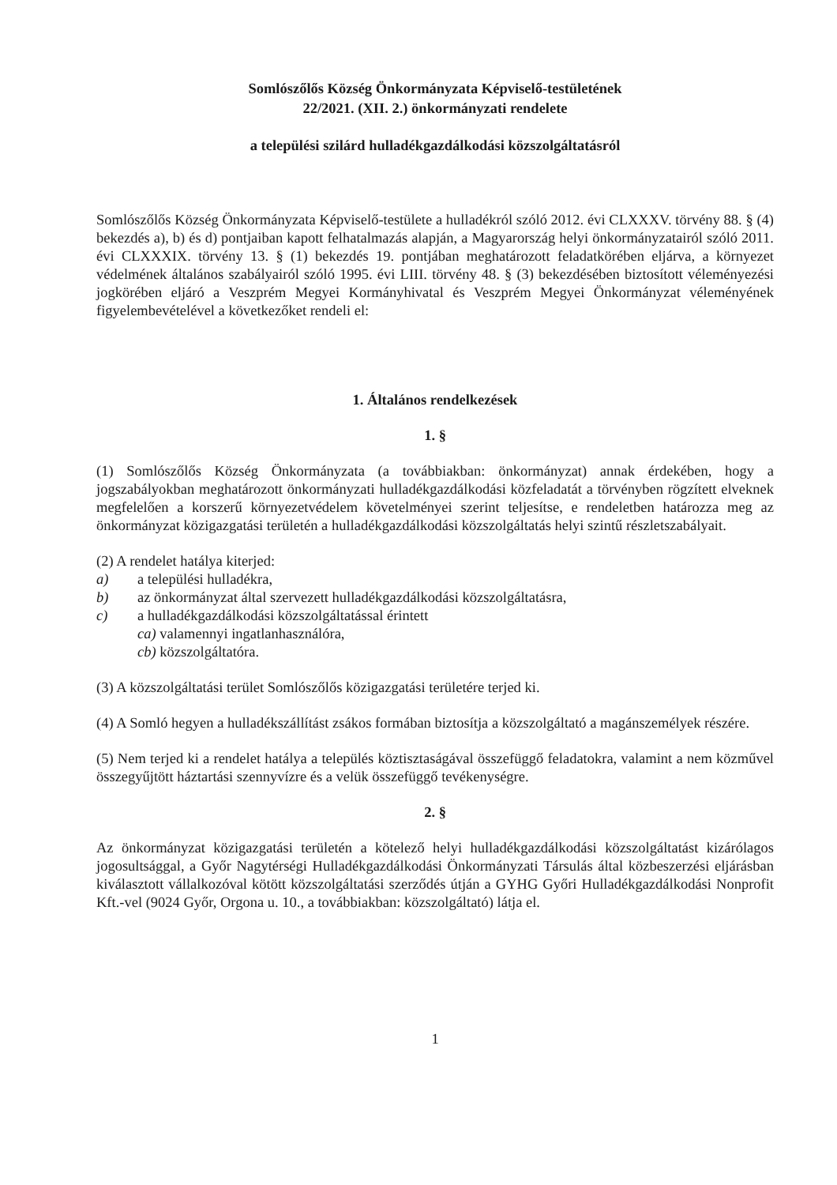Somlószőlős Község Önkormányzata Képviselő-testületének
22/2021. (XII. 2.) önkormányzati rendelete
a települési szilárd hulladékgazdálkodási közszolgáltatásról
Somlószőlős Község Önkormányzata Képviselő-testülete a hulladékról szóló 2012. évi CLXXXV. törvény 88. § (4) bekezdés a), b) és d) pontjaiban kapott felhatalmazás alapján, a Magyarország helyi önkormányzatairól szóló 2011. évi CLXXXIX. törvény 13. § (1) bekezdés 19. pontjában meghatározott feladatkörében eljárva, a környezet védelmének általános szabályairól szóló 1995. évi LIII. törvény 48. § (3) bekezdésében biztosított véleményezési jogkörében eljáró a Veszprém Megyei Kormányhivatal és Veszprém Megyei Önkormányzat véleményének figyelembevételével a következőket rendeli el:
1. Általános rendelkezések
1. §
(1) Somlószőlős Község Önkormányzata (a továbbiakban: önkormányzat) annak érdekében, hogy a jogszabályokban meghatározott önkormányzati hulladékgazdálkodási közfeladatát a törvényben rögzített elveknek megfelelően a korszerű környezetvédelem követelményei szerint teljesítse, e rendeletben határozza meg az önkormányzat közigazgatási területén a hulladékgazdálkodási közszolgáltatás helyi szintű részletszabályait.
(2) A rendelet hatálya kiterjed:
a) a települési hulladékra,
b) az önkormányzat által szervezett hulladékgazdálkodási közszolgáltatásra,
c) a hulladékgazdálkodási közszolgáltatással érintett
ca) valamennyi ingatlanhasználóra,
cb) közszolgáltatóra.
(3) A közszolgáltatási terület Somlószőlős közigazgatási területére terjed ki.
(4) A Somló hegyen a hulladékszállítást zsákos formában biztosítja a közszolgáltató a magánszemélyek részére.
(5) Nem terjed ki a rendelet hatálya a település köztisztaságával összefüggő feladatokra, valamint a nem közművel összegyűjtött háztartási szennyvízre és a velük összefüggő tevékenységre.
2. §
Az önkormányzat közigazgatási területén a kötelező helyi hulladékgazdálkodási közszolgáltatást kizárólagos jogosultsággal, a Győr Nagytérségi Hulladékgazdálkodási Önkormányzati Társulás által közbeszerzési eljárásban kiválasztott vállalkozóval kötött közszolgáltatási szerződés útján a GYHG Győri Hulladékgazdálkodási Nonprofit Kft.-vel (9024 Győr, Orgona u. 10., a továbbiakban: közszolgáltató) látja el.
1